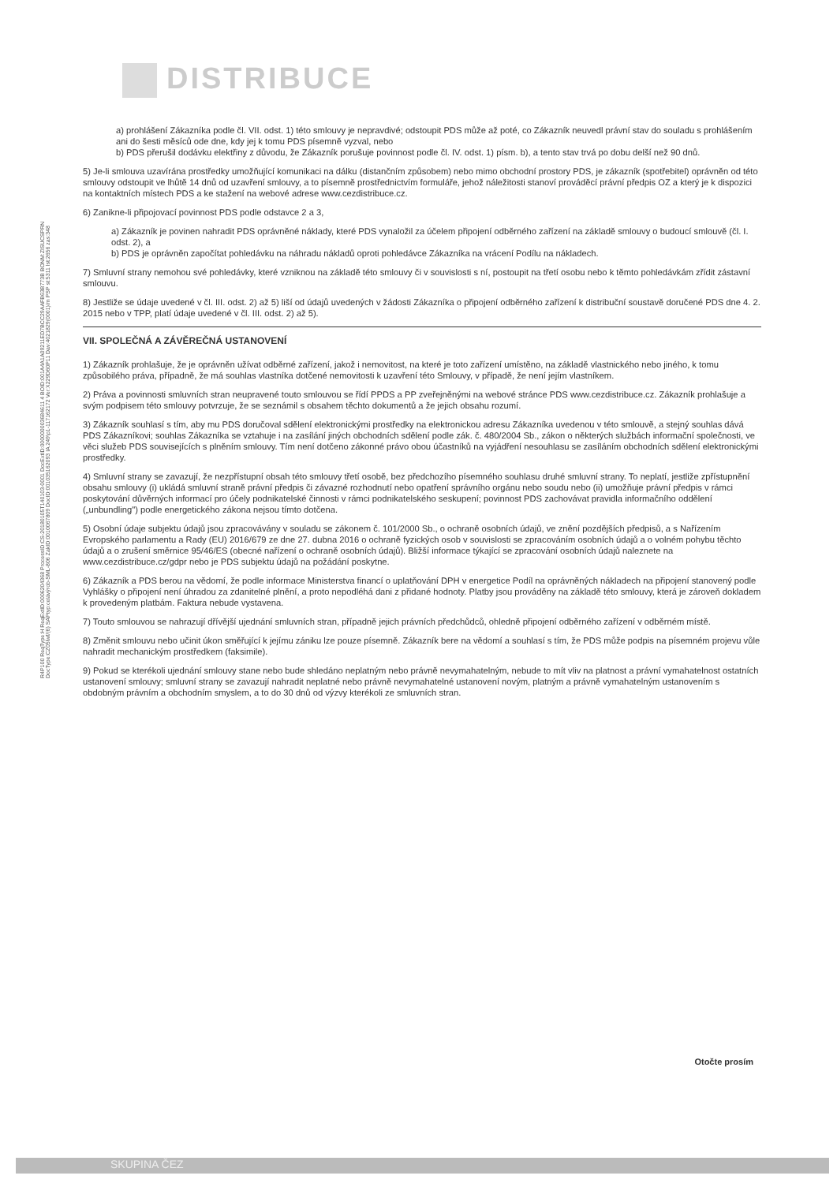DISTRIBUCE
R4P100 ReqType:H ReqExtID:0006204368 ProcessID:CS-20180105T140103-0001 DocExtID:000000003684611 4 BOID:001A4A1A09211ED7BCC29AAFB63B773B BONM:ZISUCSPRN DocType:CZ05lwf/(6) SAPtyp:celávýrob-SML-806 ZakID:0010067809 DocID:001035162093 IA 249\p1-117162172 Ver:X229D60P11 Dav:4021829(0001)/m PSP st:5311 lst:2656 zas:348
a) prohlášení Zákazníka podle čl. VII. odst. 1) této smlouvy je nepravdivé; odstoupit PDS může až poté, co Zákazník neuvedl právní stav do souladu s prohlášením ani do šesti měsíců ode dne, kdy jej k tomu PDS písemně vyzval, nebo
b) PDS přerušil dodávku elektřiny z důvodu, že Zákazník porušuje povinnost podle čl. IV. odst. 1) písm. b), a tento stav trvá po dobu delší než 90 dnů.
5) Je-li smlouva uzavírána prostředky umožňující komunikaci na dálku (distančním způsobem) nebo mimo obchodní prostory PDS, je zákazník (spotřebitel) oprávněn od této smlouvy odstoupit ve lhůtě 14 dnů od uzavření smlouvy, a to písemně prostřednictvím formuláře, jehož náležitosti stanoví prováděcí právní předpis OZ a který je k dispozici na kontaktních místech PDS a ke stažení na webové adrese www.cezdistribuce.cz.
6) Zanikne-li připojovací povinnost PDS podle odstavce 2 a 3,
a) Zákazník je povinen nahradit PDS oprávněné náklady, které PDS vynaložil za účelem připojení odběrného zařízení na základě smlouvy o budoucí smlouvě (čl. I. odst. 2), a
b) PDS je oprávněn započítat pohledávku na náhradu nákladů oproti pohledávce Zákazníka na vrácení Podílu na nákladech.
7) Smluvní strany nemohou své pohledávky, které vzniknou na základě této smlouvy či v souvislosti s ní, postoupit na třetí osobu nebo k těmto pohledávkám zřídit zástavní smlouvu.
8) Jestliže se údaje uvedené v čl. III. odst. 2) až 5) liší od údajů uvedených v žádosti Zákazníka o připojení odběrného zařízení k distribuční soustavě doručené PDS dne 4. 2. 2015 nebo v TPP, platí údaje uvedené v čl. III. odst. 2) až 5).
VII. SPOLEČNÁ A ZÁVĚREČNÁ USTANOVENÍ
1) Zákazník prohlašuje, že je oprávněn užívat odběrné zařízení, jakož i nemovitost, na které je toto zařízení umístěno, na základě vlastnického nebo jiného, k tomu způsobilého práva, případně, že má souhlas vlastníka dotčené nemovitosti k uzavření této Smlouvy, v případě, že není jejím vlastníkem.
2) Práva a povinnosti smluvních stran neupravené touto smlouvou se řídí PPDS a PP zveřejněnými na webové stránce PDS www.cezdistribuce.cz. Zákazník prohlašuje a svým podpisem této smlouvy potvrzuje, že se seznámil s obsahem těchto dokumentů a že jejich obsahu rozumí.
3) Zákazník souhlasí s tím, aby mu PDS doručoval sdělení elektronickými prostředky na elektronickou adresu Zákazníka uvedenou v této smlouvě, a stejný souhlas dává PDS Zákazníkovi; souhlas Zákazníka se vztahuje i na zasílání jiných obchodních sdělení podle zák. č. 480/2004 Sb., zákon o některých službách informační společnosti, ve věci služeb PDS souvisejících s plněním smlouvy. Tím není dotčeno zákonné právo obou účastníků na vyjádření nesouhlasu se zasíláním obchodních sdělení elektronickými prostředky.
4) Smluvní strany se zavazují, že nezpřístupní obsah této smlouvy třetí osobě, bez předchozího písemného souhlasu druhé smluvní strany. To neplatí, jestliže zpřístupnění obsahu smlouvy (i) ukládá smluvní straně právní předpis či závazné rozhodnutí nebo opatření správního orgánu nebo soudu nebo (ii) umožňuje právní předpis v rámci poskytování důvěrných informací pro účely podnikatelské činnosti v rámci podnikatelského seskupení; povinnost PDS zachovávat pravidla informačního oddělení („unbundling") podle energetického zákona nejsou tímto dotčena.
5) Osobní údaje subjektu údajů jsou zpracovávány v souladu se zákonem č. 101/2000 Sb., o ochraně osobních údajů, ve znění pozdějších předpisů, a s Nařízením Evropského parlamentu a Rady (EU) 2016/679 ze dne 27. dubna 2016 o ochraně fyzických osob v souvislosti se zpracováním osobních údajů a o volném pohybu těchto údajů a o zrušení směrnice 95/46/ES (obecné nařízení o ochraně osobních údajů). Bližší informace týkající se zpracování osobních údajů naleznete na www.cezdistribuce.cz/gdpr nebo je PDS subjektu údajů na požádání poskytne.
6) Zákazník a PDS berou na vědomí, že podle informace Ministerstva financí o uplatňování DPH v energetice Podíl na oprávněných nákladech na připojení stanovený podle Vyhlášky o připojení není úhradou za zdanitelné plnění, a proto nepodléhá dani z přidané hodnoty. Platby jsou prováděny na základě této smlouvy, která je zároveň dokladem k provedeným platbám. Faktura nebude vystavena.
7) Touto smlouvou se nahrazují dřívější ujednání smluvních stran, případně jejich právních předchůdců, ohledně připojení odběrného zařízení v odběrném místě.
8) Změnit smlouvu nebo učinit úkon směřující k jejímu zániku lze pouze písemně. Zákazník bere na vědomí a souhlasí s tím, že PDS může podpis na písemném projevu vůle nahradit mechanickým prostředkem (faksimile).
9) Pokud se kterékoli ujednání smlouvy stane nebo bude shledáno neplatným nebo právně nevymahatelným, nebude to mít vliv na platnost a právní vymahatelnost ostatních ustanovení smlouvy; smluvní strany se zavazují nahradit neplatné nebo právně nevymahatelné ustanovení novým, platným a právně vymahatelným ustanovením s obdobným právním a obchodním smyslem, a to do 30 dnů od výzvy kterékoli ze smluvních stran.
Otočte prosím
SKUPINA ČEZ